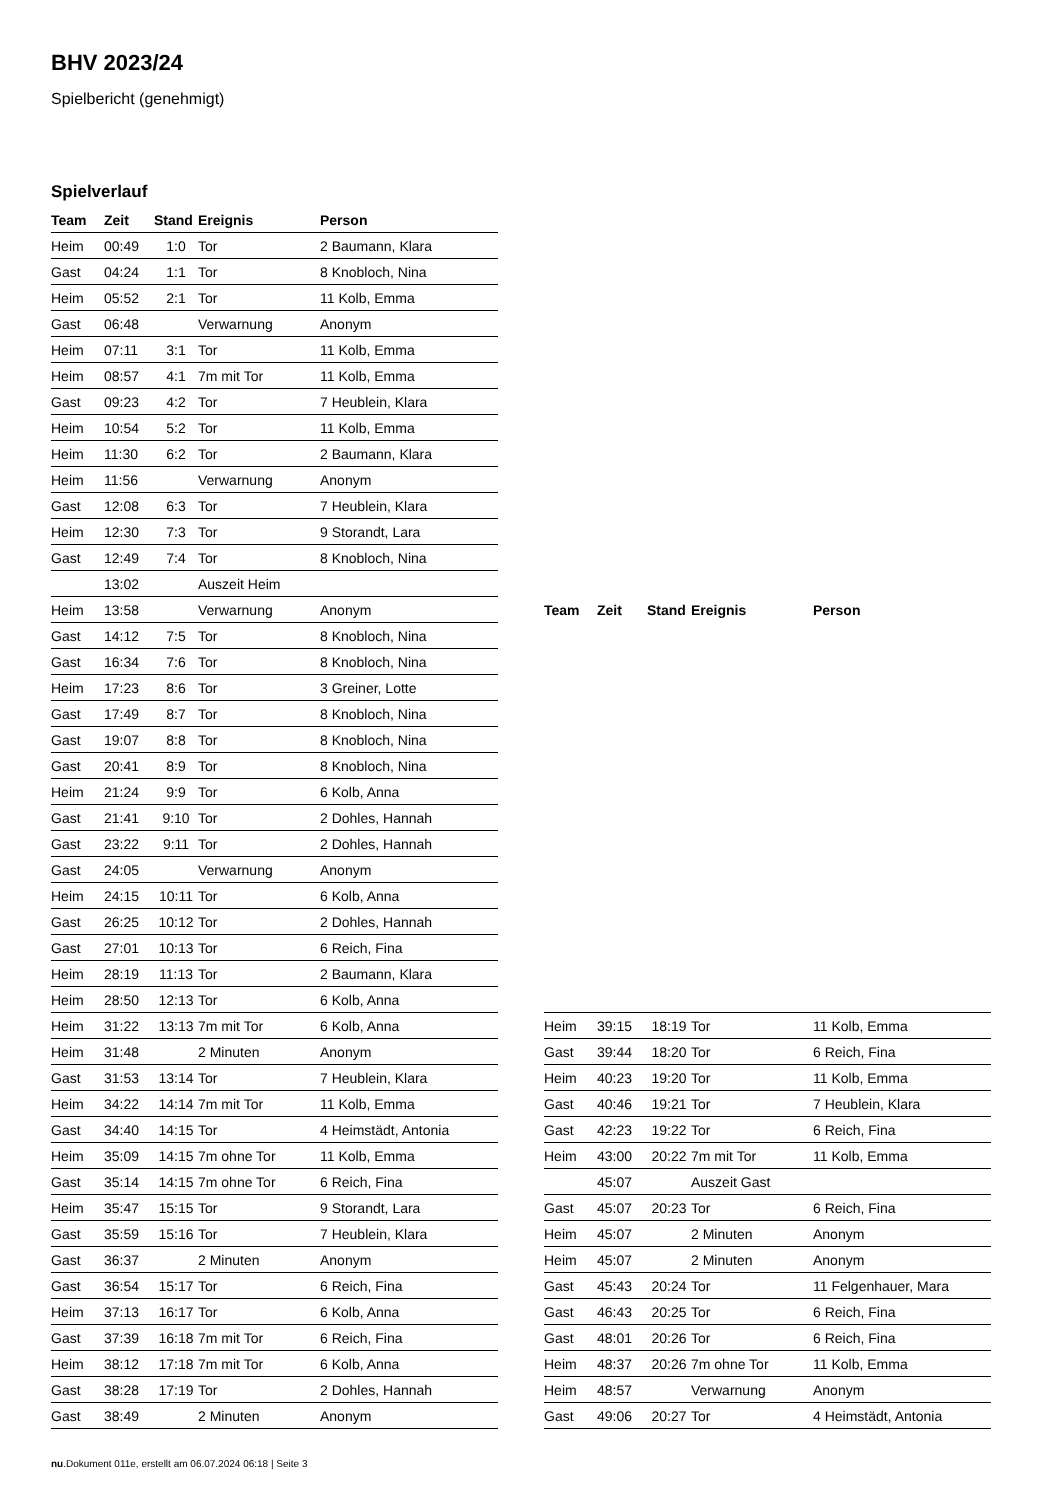BHV 2023/24
Spielbericht (genehmigt)
Spielverlauf
| Team | Zeit | Stand | Ereignis | Person |
| --- | --- | --- | --- | --- |
| Heim | 00:49 | 1:0 | Tor | 2 Baumann, Klara |
| Gast | 04:24 | 1:1 | Tor | 8 Knobloch, Nina |
| Heim | 05:52 | 2:1 | Tor | 11 Kolb, Emma |
| Gast | 06:48 | | Verwarnung | Anonym |
| Heim | 07:11 | 3:1 | Tor | 11 Kolb, Emma |
| Heim | 08:57 | 4:1 | 7m mit Tor | 11 Kolb, Emma |
| Gast | 09:23 | 4:2 | Tor | 7 Heublein, Klara |
| Heim | 10:54 | 5:2 | Tor | 11 Kolb, Emma |
| Heim | 11:30 | 6:2 | Tor | 2 Baumann, Klara |
| Heim | 11:56 | | Verwarnung | Anonym |
| Gast | 12:08 | 6:3 | Tor | 7 Heublein, Klara |
| Heim | 12:30 | 7:3 | Tor | 9 Storandt, Lara |
| Gast | 12:49 | 7:4 | Tor | 8 Knobloch, Nina |
| | 13:02 | | Auszeit Heim | |
| Heim | 13:58 | | Verwarnung | Anonym |
| Gast | 14:12 | 7:5 | Tor | 8 Knobloch, Nina |
| Gast | 16:34 | 7:6 | Tor | 8 Knobloch, Nina |
| Heim | 17:23 | 8:6 | Tor | 3 Greiner, Lotte |
| Gast | 17:49 | 8:7 | Tor | 8 Knobloch, Nina |
| Gast | 19:07 | 8:8 | Tor | 8 Knobloch, Nina |
| Gast | 20:41 | 8:9 | Tor | 8 Knobloch, Nina |
| Heim | 21:24 | 9:9 | Tor | 6 Kolb, Anna |
| Gast | 21:41 | 9:10 | Tor | 2 Dohles, Hannah |
| Gast | 23:22 | 9:11 | Tor | 2 Dohles, Hannah |
| Gast | 24:05 | | Verwarnung | Anonym |
| Heim | 24:15 | 10:11 | Tor | 6 Kolb, Anna |
| Gast | 26:25 | 10:12 | Tor | 2 Dohles, Hannah |
| Gast | 27:01 | 10:13 | Tor | 6 Reich, Fina |
| Heim | 28:19 | 11:13 | Tor | 2 Baumann, Klara |
| Heim | 28:50 | 12:13 | Tor | 6 Kolb, Anna |
| Heim | 31:22 | 13:13 | 7m mit Tor | 6 Kolb, Anna |
| Heim | 31:48 | | 2 Minuten | Anonym |
| Gast | 31:53 | 13:14 | Tor | 7 Heublein, Klara |
| Heim | 34:22 | 14:14 | 7m mit Tor | 11 Kolb, Emma |
| Gast | 34:40 | 14:15 | Tor | 4 Heimstädt, Antonia |
| Heim | 35:09 | 14:15 | 7m ohne Tor | 11 Kolb, Emma |
| Gast | 35:14 | 14:15 | 7m ohne Tor | 6 Reich, Fina |
| Heim | 35:47 | 15:15 | Tor | 9 Storandt, Lara |
| Gast | 35:59 | 15:16 | Tor | 7 Heublein, Klara |
| Gast | 36:37 | | 2 Minuten | Anonym |
| Gast | 36:54 | 15:17 | Tor | 6 Reich, Fina |
| Heim | 37:13 | 16:17 | Tor | 6 Kolb, Anna |
| Gast | 37:39 | 16:18 | 7m mit Tor | 6 Reich, Fina |
| Heim | 38:12 | 17:18 | 7m mit Tor | 6 Kolb, Anna |
| Gast | 38:28 | 17:19 | Tor | 2 Dohles, Hannah |
| Gast | 38:49 | | 2 Minuten | Anonym |
| Team | Zeit | Stand | Ereignis | Person |
| --- | --- | --- | --- | --- |
| Heim | 39:15 | 18:19 | Tor | 11 Kolb, Emma |
| Gast | 39:44 | 18:20 | Tor | 6 Reich, Fina |
| Heim | 40:23 | 19:20 | Tor | 11 Kolb, Emma |
| Gast | 40:46 | 19:21 | Tor | 7 Heublein, Klara |
| Gast | 42:23 | 19:22 | Tor | 6 Reich, Fina |
| Heim | 43:00 | 20:22 | 7m mit Tor | 11 Kolb, Emma |
| | 45:07 | | Auszeit Gast | |
| Gast | 45:07 | 20:23 | Tor | 6 Reich, Fina |
| Heim | 45:07 | | 2 Minuten | Anonym |
| Heim | 45:07 | | 2 Minuten | Anonym |
| Gast | 45:43 | 20:24 | Tor | 11 Felgenhauer, Mara |
| Gast | 46:43 | 20:25 | Tor | 6 Reich, Fina |
| Gast | 48:01 | 20:26 | Tor | 6 Reich, Fina |
| Heim | 48:37 | 20:26 | 7m ohne Tor | 11 Kolb, Emma |
| Heim | 48:57 | | Verwarnung | Anonym |
| Gast | 49:06 | 20:27 | Tor | 4 Heimstädt, Antonia |
nu.Dokument 011e, erstellt am 06.07.2024 06:18 | Seite 3